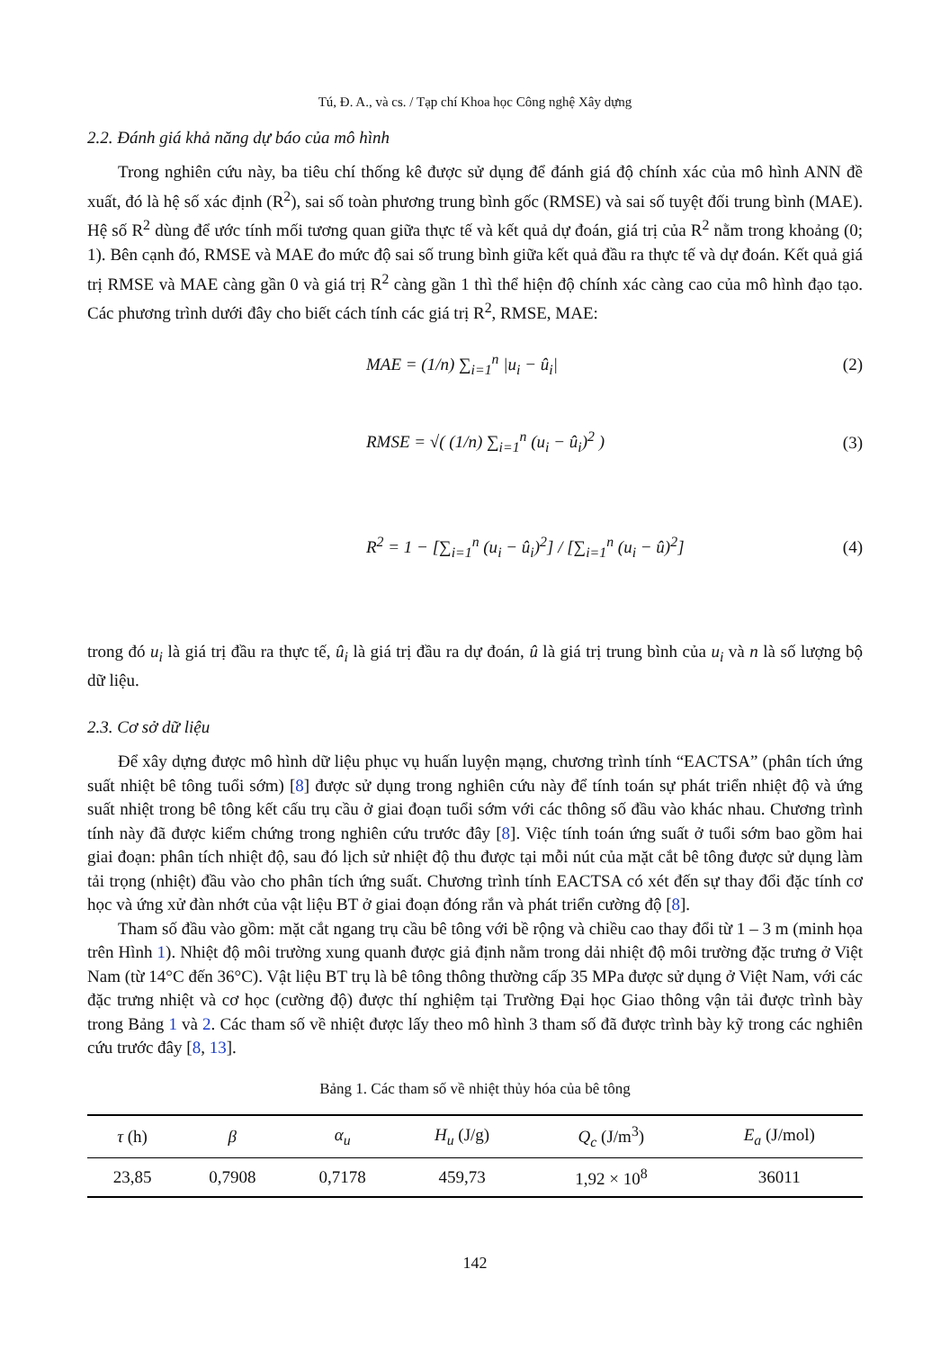Tú, Đ. A., và cs. / Tạp chí Khoa học Công nghệ Xây dựng
2.2. Đánh giá khả năng dự báo của mô hình
Trong nghiên cứu này, ba tiêu chí thống kê được sử dụng để đánh giá độ chính xác của mô hình ANN đề xuất, đó là hệ số xác định (R<sup>2</sup>), sai số toàn phương trung bình gốc (RMSE) và sai số tuyệt đối trung bình (MAE). Hệ số R<sup>2</sup> dùng để ước tính mối tương quan giữa thực tế và kết quả dự đoán, giá trị của R<sup>2</sup> nằm trong khoảng (0; 1). Bên cạnh đó, RMSE và MAE đo mức độ sai số trung bình giữa kết quả đầu ra thực tế và dự đoán. Kết quả giá trị RMSE và MAE càng gần 0 và giá trị R<sup>2</sup> càng gần 1 thì thể hiện độ chính xác càng cao của mô hình đạo tạo. Các phương trình dưới đây cho biết cách tính các giá trị R<sup>2</sup>, RMSE, MAE:
MAE = (1/n) ∑<sub>i=1</sub><sup>n</sup> |u<sub>i</sub> − û<sub>i</sub>| (2)
RMSE = √( (1/n) ∑<sub>i=1</sub><sup>n</sup> (u<sub>i</sub> − û<sub>i</sub>)<sup>2</sup> ) (3)
R<sup>2</sup> = 1 − [∑<sub>i=1</sub><sup>n</sup> (u<sub>i</sub> − û<sub>i</sub>)<sup>2</sup>] / [∑<sub>i=1</sub><sup>n</sup> (u<sub>i</sub> − û)<sup>2</sup>] (4)
trong đó u<sub>i</sub> là giá trị đầu ra thực tế, û<sub>i</sub> là giá trị đầu ra dự đoán, û là giá trị trung bình của u<sub>i</sub> và n là số lượng bộ dữ liệu.
2.3. Cơ sở dữ liệu
Để xây dựng được mô hình dữ liệu phục vụ huấn luyện mạng, chương trình tính “EACTSA” (phân tích ứng suất nhiệt bê tông tuổi sớm) [8] được sử dụng trong nghiên cứu này để tính toán sự phát triển nhiệt độ và ứng suất nhiệt trong bê tông kết cấu trụ cầu ở giai đoạn tuổi sớm với các thông số đầu vào khác nhau. Chương trình tính này đã được kiểm chứng trong nghiên cứu trước đây [8]. Việc tính toán ứng suất ở tuổi sớm bao gồm hai giai đoạn: phân tích nhiệt độ, sau đó lịch sử nhiệt độ thu được tại mỗi nút của mặt cắt bê tông được sử dụng làm tải trọng (nhiệt) đầu vào cho phân tích ứng suất. Chương trình tính EACTSA có xét đến sự thay đổi đặc tính cơ học và ứng xử đàn nhớt của vật liệu BT ở giai đoạn đóng rắn và phát triển cường độ [8].
Tham số đầu vào gồm: mặt cắt ngang trụ cầu bê tông với bề rộng và chiều cao thay đổi từ 1 – 3 m (minh họa trên Hình 1). Nhiệt độ môi trường xung quanh được giả định nằm trong dải nhiệt độ môi trường đặc trưng ở Việt Nam (từ 14°C đến 36°C). Vật liệu BT trụ là bê tông thông thường cấp 35 MPa được sử dụng ở Việt Nam, với các đặc trưng nhiệt và cơ học (cường độ) được thí nghiệm tại Trường Đại học Giao thông vận tải được trình bày trong Bảng 1 và 2. Các tham số về nhiệt được lấy theo mô hình 3 tham số đã được trình bày kỹ trong các nghiên cứu trước đây [8, 13].
Bảng 1. Các tham số về nhiệt thủy hóa của bê tông
| τ (h) | β | α<sub>u</sub> | H<sub>u</sub> (J/g) | Q<sub>c</sub> (J/m<sup>3</sup>) | E<sub>a</sub> (J/mol) |
| --- | --- | --- | --- | --- | --- |
| 23,85 | 0,7908 | 0,7178 | 459,73 | 1,92 × 10<sup>8</sup> | 36011 |
142